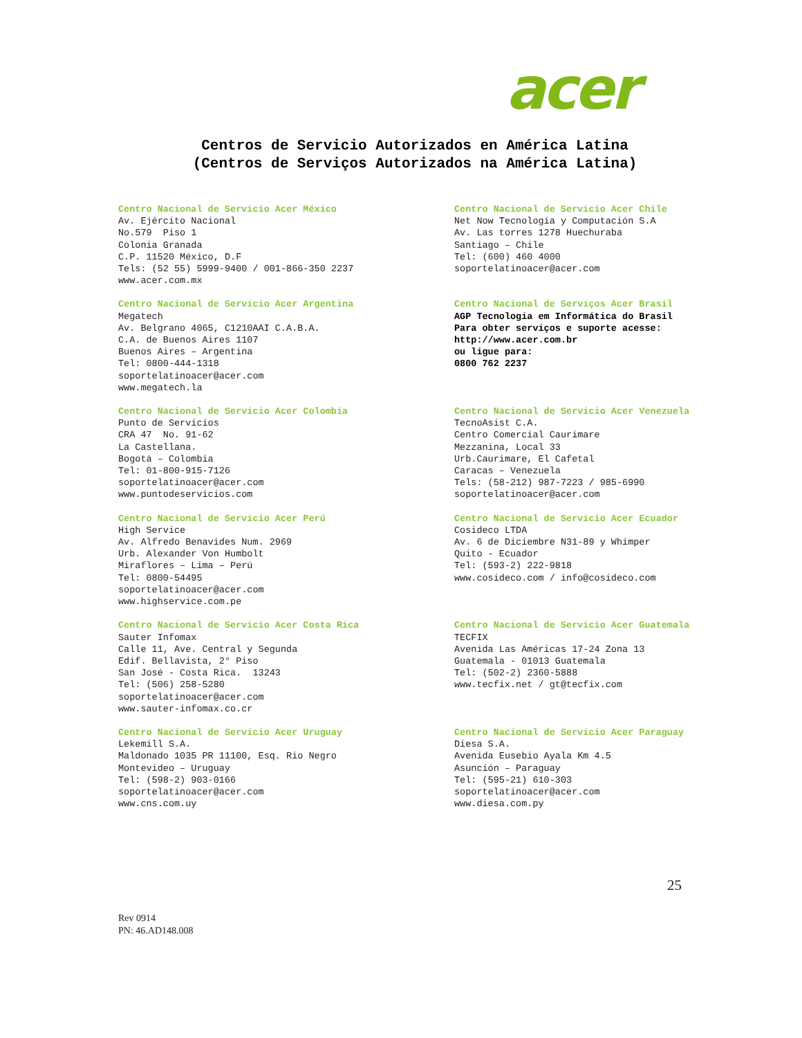acer
Centros de Servicio Autorizados en América Latina
(Centros de Serviços Autorizados na América Latina)
Centro Nacional de Servicio Acer México Av. Ejército Nacional No.579 Piso 1 Colonia Granada C.P. 11520 México, D.F Tels: (52 55) 5999-9400 / 001-866-350 2237 www.acer.com.mx
Centro Nacional de Servicio Acer Chile Net Now Tecnología y Computación S.A Av. Las torres 1278 Huechuraba Santiago – Chile Tel: (600) 460 4000 soportelatinoacer@acer.com
Centro Nacional de Servicio Acer Argentina Megatech Av. Belgrano 4065, C1210AAI C.A.B.A. C.A. de Buenos Aires 1107 Buenos Aires – Argentina Tel: 0800-444-1318 soportelatinoacer@acer.com www.megatech.la
Centro Nacional de Serviços Acer Brasil AGP Tecnologia em Informática do Brasil Para obter serviços e suporte acesse: http://www.acer.com.br ou ligue para: 0800 762 2237
Centro Nacional de Servicio Acer Colombia Punto de Servicios CRA 47 No. 91-62 La Castellana. Bogotá – Colombia Tel: 01-800-915-7126 soportelatinoacer@acer.com www.puntodeservicios.com
Centro Nacional de Servicio Acer Venezuela TecnoAsist C.A. Centro Comercial Caurimare Mezzanina, Local 33 Urb.Caurimare, El Cafetal Caracas – Venezuela Tels: (58-212) 987-7223 / 985-6990 soportelatinoacer@acer.com
Centro Nacional de Servicio Acer Perú High Service Av. Alfredo Benavides Num. 2969 Urb. Alexander Von Humbolt Miraflores – Lima – Perú Tel: 0800-54495 soportelatinoacer@acer.com www.highservice.com.pe
Centro Nacional de Servicio Acer Ecuador Cosideco LTDA Av. 6 de Diciembre N31-89 y Whimper Quito - Ecuador Tel: (593-2) 222-9818 www.cosideco.com / info@cosideco.com
Centro Nacional de Servicio Acer Costa Rica Sauter Infomax Calle 11, Ave. Central y Segunda Edif. Bellavista, 2° Piso San José - Costa Rica. 13243 Tel: (506) 258-5280 soportelatinoacer@acer.com www.sauter-infomax.co.cr
Centro Nacional de Servicio Acer Guatemala TECFIX Avenida Las Américas 17-24 Zona 13 Guatemala - 01013 Guatemala Tel: (502-2) 2360-5888 www.tecfix.net / gt@tecfix.com
Centro Nacional de Servicio Acer Uruguay Lekemill S.A. Maldonado 1035 PR 11100, Esq. Rio Negro Montevideo – Uruguay Tel: (598-2) 903-0166 soportelatinoacer@acer.com www.cns.com.uy
Centro Nacional de Servicio Acer Paraguay Diesa S.A. Avenida Eusebio Ayala Km 4.5 Asunción – Paraguay Tel: (595-21) 610-303 soportelatinoacer@acer.com www.diesa.com.py
25
Rev 0914
PN: 46.AD148.008